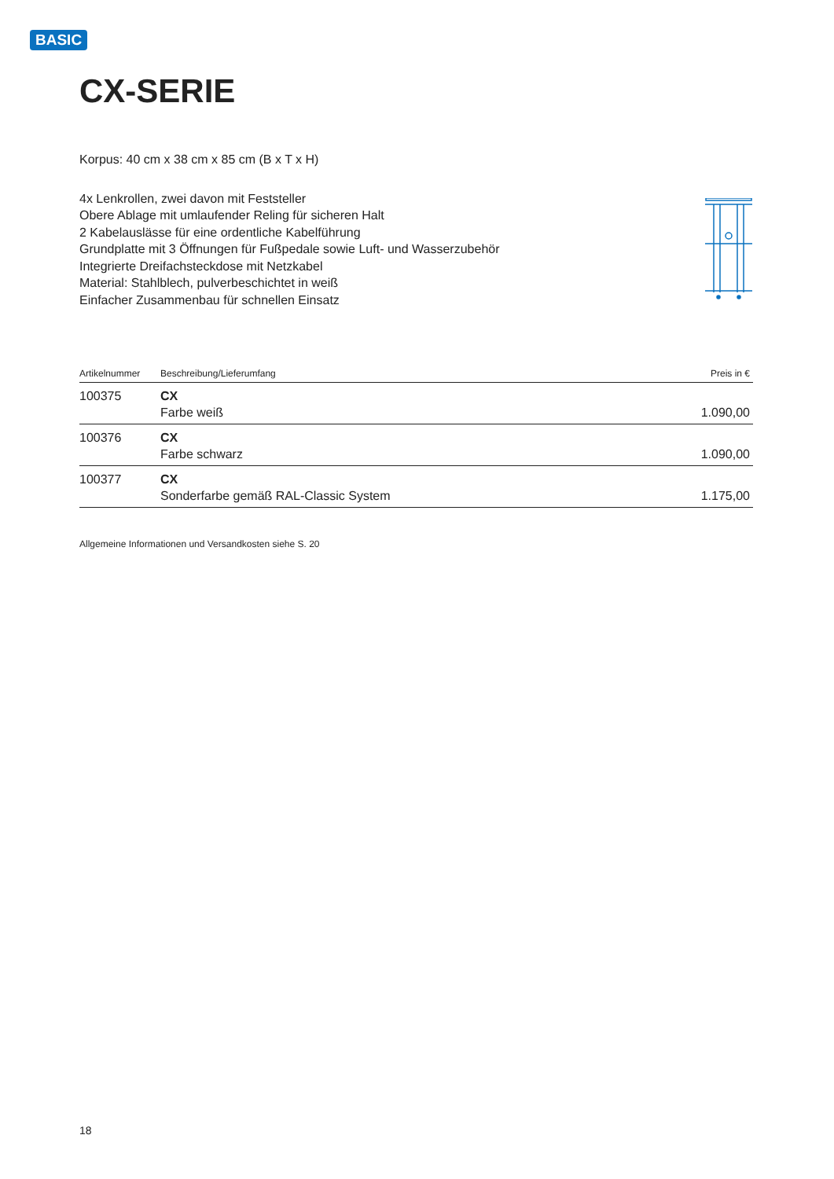BASIC
CX-SERIE
Korpus: 40 cm x 38 cm x 85 cm (B x T x H)
4x Lenkrollen, zwei davon mit Feststeller
Obere Ablage mit umlaufender Reling für sicheren Halt
2 Kabelauslässe für eine ordentliche Kabelführung
Grundplatte mit 3 Öffnungen für Fußpedale sowie Luft- und Wasserzubehör
Integrierte Dreifachsteckdose mit Netzkabel
Material: Stahlblech, pulverbeschichtet in weiß
Einfacher Zusammenbau für schnellen Einsatz
| Artikelnummer | Beschreibung/Lieferumfang | Preis in € |
| --- | --- | --- |
| 100375 | CX Farbe weiß | 1.090,00 |
| 100376 | CX Farbe schwarz | 1.090,00 |
| 100377 | CX Sonderfarbe gemäß RAL-Classic System | 1.175,00 |
Allgemeine Informationen und Versandkosten siehe S. 20
18